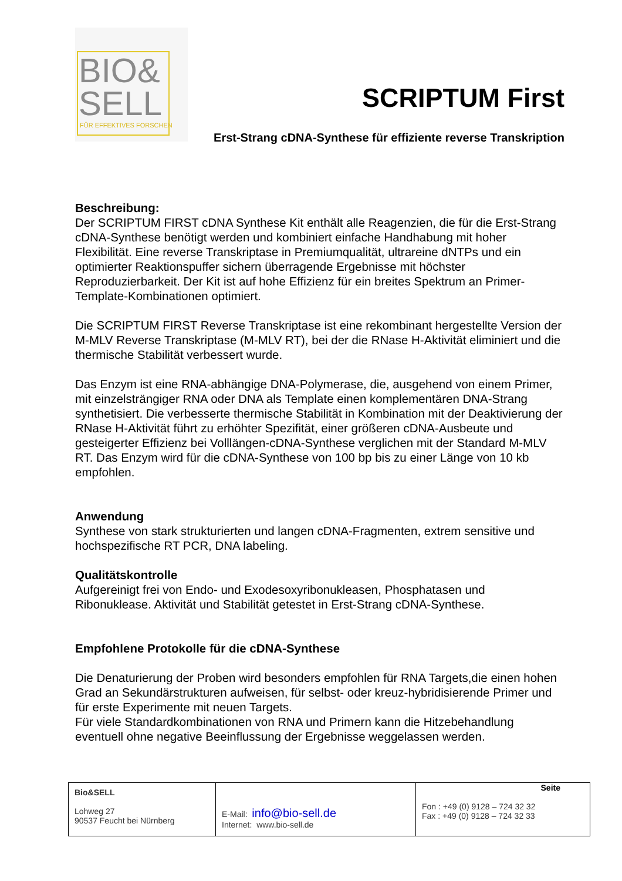BIO&
SELL
FÜR EFFEKTIVES FORSCHEN
SCRIPTUM First
Erst-Strang cDNA-Synthese für effiziente reverse Transkription
Beschreibung:
Der SCRIPTUM FIRST cDNA Synthese Kit enthält alle Reagenzien, die für die Erst-Strang cDNA-Synthese benötigt werden und kombiniert einfache Handhabung mit hoher Flexibilität. Eine reverse Transkriptase in Premiumqualität, ultrareine dNTPs und ein optimierter Reaktionspuffer sichern überragende Ergebnisse mit höchster Reproduzierbarkeit. Der Kit ist auf hohe Effizienz für ein breites Spektrum an Primer-Template-Kombinationen optimiert.
Die SCRIPTUM FIRST Reverse Transkriptase ist eine rekombinant hergestellte Version der M-MLV Reverse Transkriptase (M-MLV RT), bei der die RNase H-Aktivität eliminiert und die thermische Stabilität verbessert wurde.
Das Enzym ist eine RNA-abhängige DNA-Polymerase, die, ausgehend von einem Primer, mit einzelsträngiger RNA oder DNA als Template einen komplementären DNA-Strang synthetisiert. Die verbesserte thermische Stabilität in Kombination mit der Deaktivierung der RNase H-Aktivität führt zu erhöhter Spezifität, einer größeren cDNA-Ausbeute und gesteigerter Effizienz bei Volllängen-cDNA-Synthese verglichen mit der Standard M-MLV RT. Das Enzym wird für die cDNA-Synthese von 100 bp bis zu einer Länge von 10 kb empfohlen.
Anwendung
Synthese von stark strukturierten und langen cDNA-Fragmenten, extrem sensitive und hochspezifische RT PCR, DNA labeling.
Qualitätskontrolle
Aufgereinigt frei von Endo- und Exodesoxyribonukleasen, Phosphatasen und Ribonuklease. Aktivität und Stabilität getestet in Erst-Strang cDNA-Synthese.
Empfohlene Protokolle für die cDNA-Synthese
Die Denaturierung der Proben wird besonders empfohlen für RNA Targets,die einen hohen Grad an Sekundärstrukturen aufweisen, für selbst- oder kreuz-hybridisierende Primer und für erste Experimente mit neuen Targets.
Für viele Standardkombinationen von RNA und Primern kann die Hitzebehandlung eventuell ohne negative Beeinflussung der Ergebnisse weggelassen werden.
| Bio&SELL Lohweg 27 90537 Feucht bei Nürnberg | E-Mail: info@bio-sell.de Internet: www.bio-sell.de | Seite Fon : +49 (0) 9128 – 724 32 32 Fax : +49 (0) 9128 – 724 32 33 |